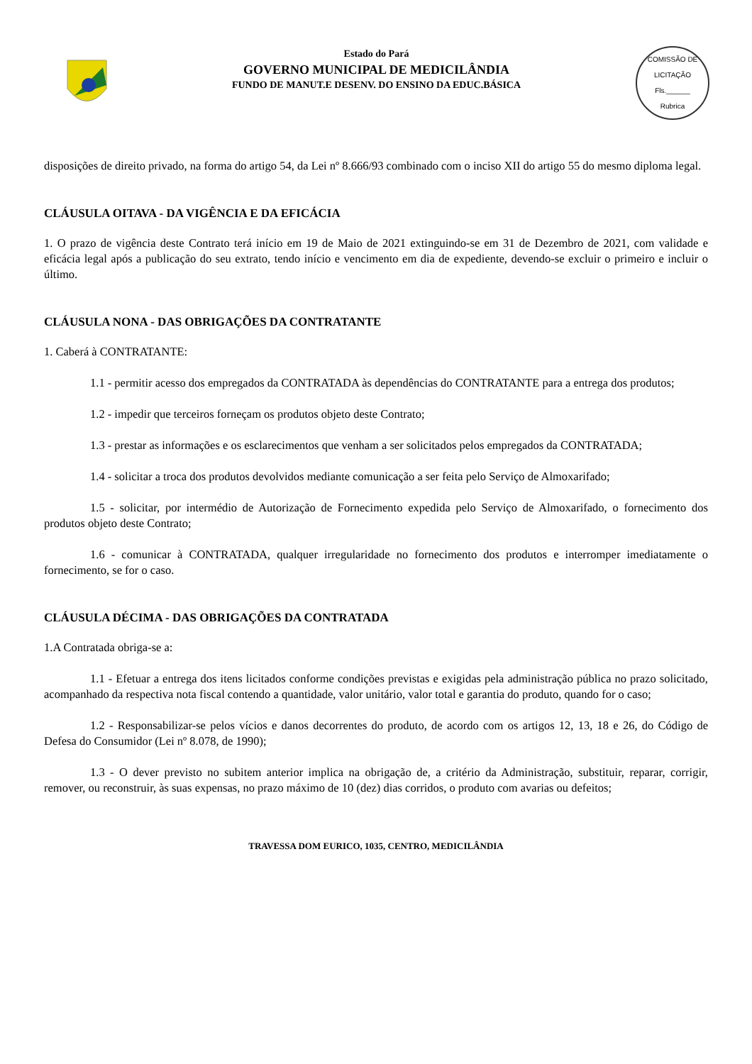Estado do Pará
GOVERNO MUNICIPAL DE MEDICILÂNDIA
FUNDO DE MANUT.E DESENV. DO ENSINO DA EDUC.BÁSICA
COMISSÃO DE LICITAÇÃO
Fls.______
Rubrica
disposições de direito privado, na forma do artigo 54, da Lei nº 8.666/93 combinado com o inciso XII do artigo 55 do mesmo diploma legal.
CLÁUSULA OITAVA - DA VIGÊNCIA E DA EFICÁCIA
1. O prazo de vigência deste Contrato terá início em 19 de Maio de 2021 extinguindo-se em 31 de Dezembro de 2021, com validade e eficácia legal após a publicação do seu extrato, tendo início e vencimento em dia de expediente, devendo-se excluir o primeiro e incluir o último.
CLÁUSULA NONA - DAS OBRIGAÇÕES DA CONTRATANTE
1. Caberá à CONTRATANTE:
1.1 - permitir acesso dos empregados da CONTRATADA às dependências do CONTRATANTE para a entrega dos produtos;
1.2 - impedir que terceiros forneçam os produtos objeto deste Contrato;
1.3 - prestar as informações e os esclarecimentos que venham a ser solicitados pelos empregados da CONTRATADA;
1.4 - solicitar a troca dos produtos devolvidos mediante comunicação a ser feita pelo Serviço de Almoxarifado;
1.5 - solicitar, por intermédio de Autorização de Fornecimento expedida pelo Serviço de Almoxarifado, o fornecimento dos produtos objeto deste Contrato;
1.6 - comunicar à CONTRATADA, qualquer irregularidade no fornecimento dos produtos e interromper imediatamente o fornecimento, se for o caso.
CLÁUSULA DÉCIMA - DAS OBRIGAÇÕES DA CONTRATADA
1.A Contratada obriga-se a:
1.1 - Efetuar a entrega dos itens licitados conforme condições previstas e exigidas pela administração pública no prazo solicitado, acompanhado da respectiva nota fiscal contendo a quantidade, valor unitário, valor total e garantia do produto, quando for o caso;
1.2 - Responsabilizar-se pelos vícios e danos decorrentes do produto, de acordo com os artigos 12, 13, 18 e 26, do Código de Defesa do Consumidor (Lei nº 8.078, de 1990);
1.3 - O dever previsto no subitem anterior implica na obrigação de, a critério da Administração, substituir, reparar, corrigir, remover, ou reconstruir, às suas expensas, no prazo máximo de 10 (dez) dias corridos, o produto com avarias ou defeitos;
TRAVESSA DOM EURICO, 1035, CENTRO, MEDICILÂNDIA